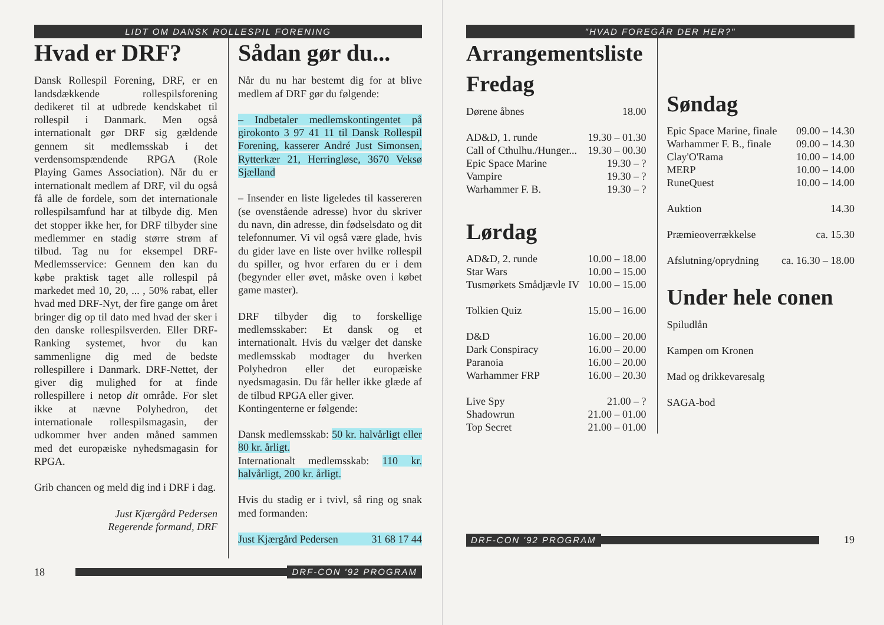LIDT OM DANSK ROLLESPIL FORENING
Hvad er DRF?
Dansk Rollespil Forening, DRF, er en landsdækkende rollespilsforening dedikeret til at udbrede kendskabet til rollespil i Danmark. Men også internationalt gør DRF sig gældende gennem sit medlemsskab i det verdensomspændende RPGA (Role Playing Games Association). Når du er internationalt medlem af DRF, vil du også få alle de fordele, som det internationale rollespilsamfund har at tilbyde dig. Men det stopper ikke her, for DRF tilbyder sine medlemmer en stadig større strøm af tilbud. Tag nu for eksempel DRF-Medlemsservice: Gennem den kan du købe praktisk taget alle rollespil på markedet med 10, 20, ... , 50% rabat, eller hvad med DRF-Nyt, der fire gange om året bringer dig op til dato med hvad der sker i den danske rollespilsverden. Eller DRF-Ranking systemet, hvor du kan sammenligne dig med de bedste rollespillere i Danmark. DRF-Nettet, der giver dig mulighed for at finde rollespillere i netop dit område. For slet ikke at nævne Polyhedron, det internationale rollespilsmagasin, der udkommer hver anden måned sammen med det europæiske nyhedsmagasin for RPGA.
Grib chancen og meld dig ind i DRF i dag.
Just Kjærgård Pedersen
Regerende formand, DRF
Sådan gør du...
Når du nu har bestemt dig for at blive medlem af DRF gør du følgende:
– Indbetaler medlemskontingentet på girokonto 3 97 41 11 til Dansk Rollespil Forening, kasserer André Just Simonsen, Rytterkær 21, Herringløse, 3670 Veksø Sjælland
– Insender en liste ligeledes til kassereren (se ovenstående adresse) hvor du skriver du navn, din adresse, din fødselsdato og dit telefonnumer. Vi vil også være glade, hvis du gider lave en liste over hvilke rollespil du spiller, og hvor erfaren du er i dem (begynder eller øvet, måske oven i købet game master).
DRF tilbyder dig to forskellige medlemsskaber: Et dansk og et internationalt. Hvis du vælger det danske medlemsskab modtager du hverken Polyhedron eller det europæiske nyedsmagasin. Du får heller ikke glæde af de tilbud RPGA eller giver.
Kontingenterne er følgende:
Dansk medlemsskab: 50 kr. halvårligt eller 80 kr. årligt.
Internationalt medlemsskab: 110 kr. halvårligt, 200 kr. årligt.
Hvis du stadig er i tvivl, så ring og snak med formanden:
Just Kjærgård Pedersen 31 68 17 44
18
DRF-CON '92 PROGRAM
"HVAD FOREGÅR DER HER?"
Arrangementsliste
Fredag
| Dørene åbnes | 18.00 |
| AD&D, 1. runde | 19.30 – 01.30 |
| Call of Cthulhu./Hunger... | 19.30 – 00.30 |
| Epic Space Marine | 19.30 – ? |
| Vampire | 19.30 – ? |
| Warhammer F. B. | 19.30 – ? |
Lørdag
| AD&D, 2. runde | 10.00 – 18.00 |
| Star Wars | 10.00 – 15.00 |
| Tusmørkets Smådjævle IV | 10.00 – 15.00 |
| Tolkien Quiz | 15.00 – 16.00 |
| D&D | 16.00 – 20.00 |
| Dark Conspiracy | 16.00 – 20.00 |
| Paranoia | 16.00 – 20.00 |
| Warhammer FRP | 16.00 – 20.30 |
| Live Spy | 21.00 – ? |
| Shadowrun | 21.00 – 01.00 |
| Top Secret | 21.00 – 01.00 |
Søndag
| Epic Space Marine, finale | 09.00 – 14.30 |
| Warhammer F. B., finale | 09.00 – 14.30 |
| Clay'O'Rama | 10.00 – 14.00 |
| MERP | 10.00 – 14.00 |
| RuneQuest | 10.00 – 14.00 |
| Auktion | 14.30 |
| Præmieoverrækkelse | ca. 15.30 |
| Afslutning/oprydning | ca. 16.30 – 18.00 |
Under hele conen
Spiludlån
Kampen om Kronen
Mad og drikkevaresalg
SAGA-bod
DRF-CON '92 PROGRAM
19